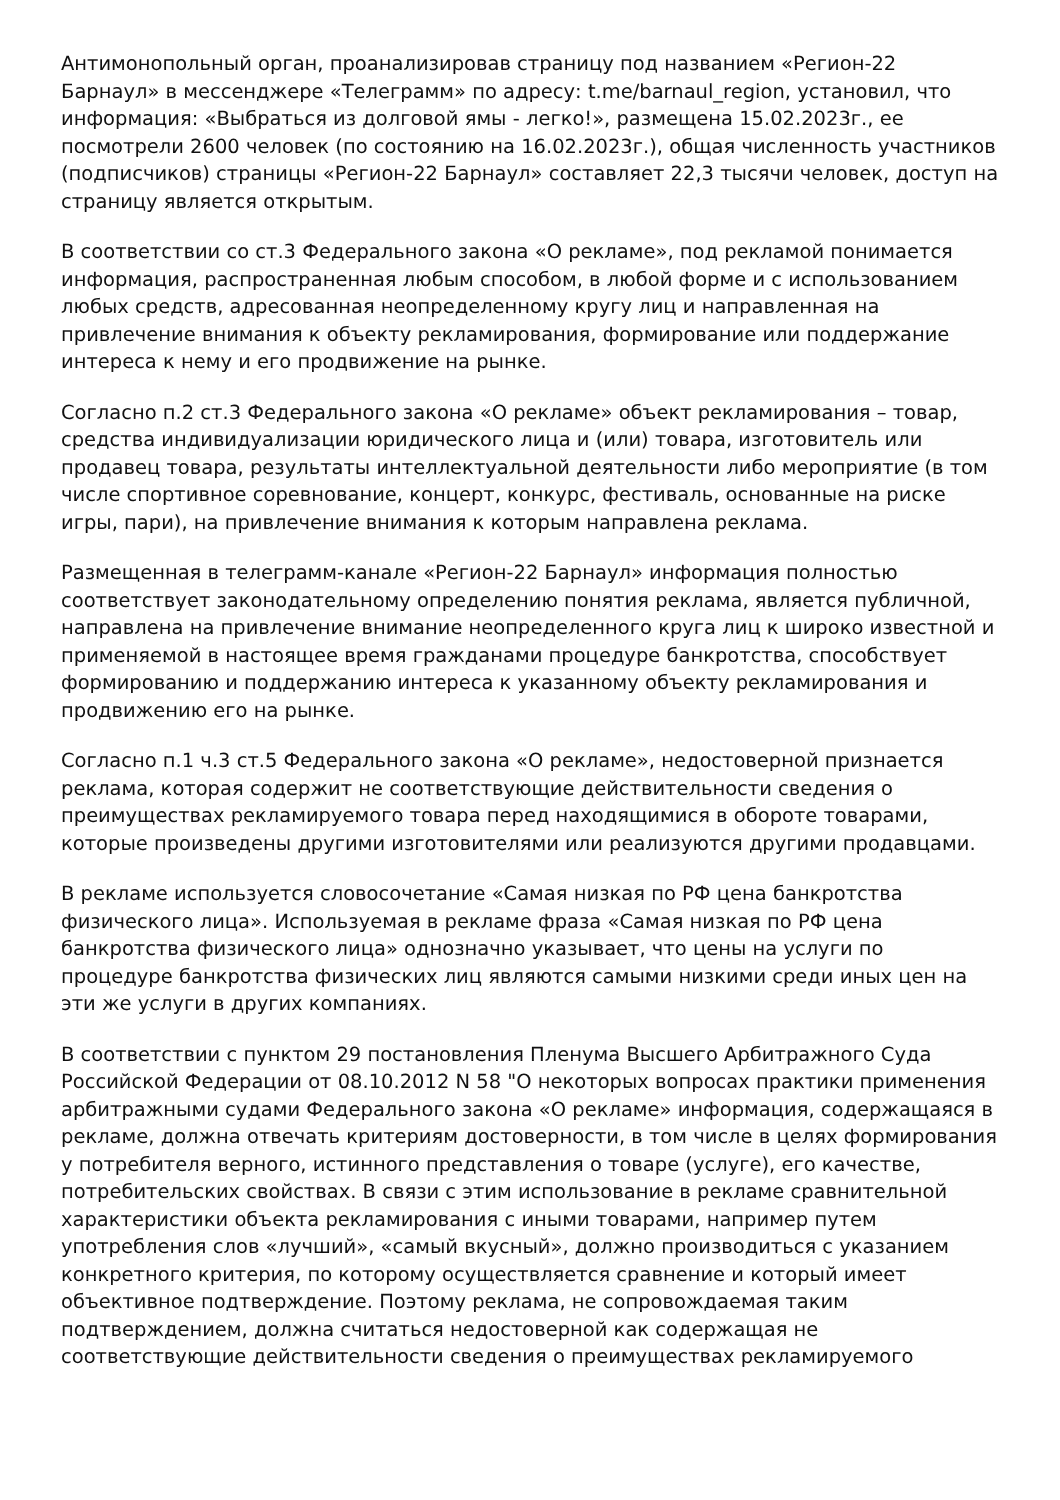Антимонопольный орган, проанализировав страницу под названием «Регион-22 Барнаул» в мессенджере «Телеграмм» по адресу: t.me/barnaul_region, установил, что информация: «Выбраться из долговой ямы - легко!», размещена 15.02.2023г., ее посмотрели 2600 человек (по состоянию на 16.02.2023г.), общая численность участников (подписчиков) страницы «Регион-22 Барнаул» составляет 22,3 тысячи человек, доступ на страницу является открытым.
В соответствии со ст.3 Федерального закона «О рекламе», под рекламой понимается информация, распространенная любым способом, в любой форме и с использованием любых средств, адресованная неопределенному кругу лиц и направленная на привлечение внимания к объекту рекламирования, формирование или поддержание интереса к нему и его продвижение на рынке.
Согласно п.2 ст.3 Федерального закона «О рекламе» объект рекламирования – товар, средства индивидуализации юридического лица и (или) товара, изготовитель или продавец товара, результаты интеллектуальной деятельности либо мероприятие (в том числе спортивное соревнование, концерт, конкурс, фестиваль, основанные на риске игры, пари), на привлечение внимания к которым направлена реклама.
Размещенная в телеграмм-канале «Регион-22 Барнаул» информация полностью соответствует законодательному определению понятия реклама, является публичной, направлена на привлечение внимание неопределенного круга лиц к широко известной и применяемой в настоящее время гражданами процедуре банкротства, способствует формированию и поддержанию интереса к указанному объекту рекламирования и продвижению его на рынке.
Согласно п.1 ч.3 ст.5 Федерального закона «О рекламе», недостоверной признается реклама, которая содержит не соответствующие действительности сведения о преимуществах рекламируемого товара перед находящимися в обороте товарами, которые произведены другими изготовителями или реализуются другими продавцами.
В рекламе используется словосочетание «Самая низкая по РФ цена банкротства физического лица». Используемая в рекламе фраза «Самая низкая по РФ цена банкротства физического лица» однозначно указывает, что цены на услуги по процедуре банкротства физических лиц являются самыми низкими среди иных цен на эти же услуги в других компаниях.
В соответствии с пунктом 29 постановления Пленума Высшего Арбитражного Суда Российской Федерации от 08.10.2012 N 58 "О некоторых вопросах практики применения арбитражными судами Федерального закона «О рекламе» информация, содержащаяся в рекламе, должна отвечать критериям достоверности, в том числе в целях формирования у потребителя верного, истинного представления о товаре (услуге), его качестве, потребительских свойствах. В связи с этим использование в рекламе сравнительной характеристики объекта рекламирования с иными товарами, например путем употребления слов «лучший», «самый вкусный», должно производиться с указанием конкретного критерия, по которому осуществляется сравнение и который имеет объективное подтверждение. Поэтому реклама, не сопровождаемая таким подтверждением, должна считаться недостоверной как содержащая не соответствующие действительности сведения о преимуществах рекламируемого